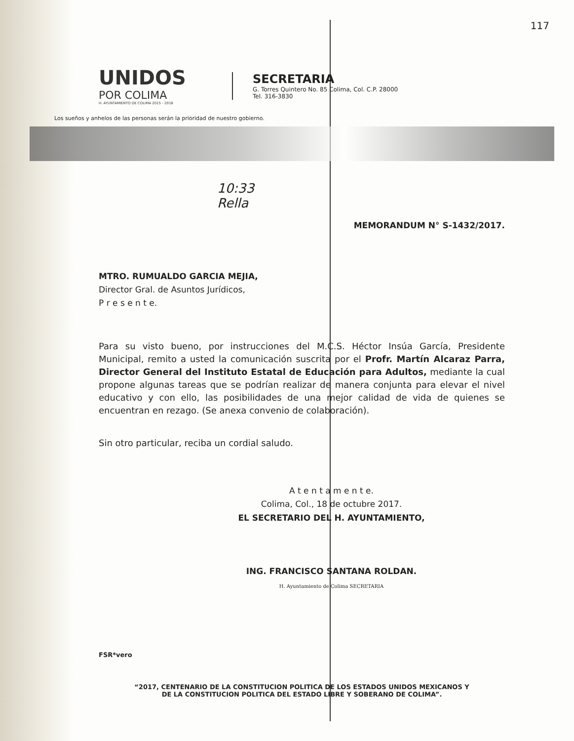117
UNIDOS
POR COLIMA
H. AYUNTAMIENTO DE COLIMA 2015 - 2018
SECRETARIA
G. Torres Quintero No. 85 Colima, Col. C.P. 28000
Tel. 316-3830
Los sueños y anhelos de las personas serán la prioridad de nuestro gobierno.
10:33
Rella
MEMORANDUM N° S-1432/2017.
MTRO. RUMUALDO GARCIA MEJIA,
Director Gral. de Asuntos Jurídicos,
P r e s e n t e.
Para su visto bueno, por instrucciones del M.C.S. Héctor Insúa García, Presidente Municipal, remito a usted la comunicación suscrita por el Profr. Martín Alcaraz Parra, Director General del Instituto Estatal de Educación para Adultos, mediante la cual propone algunas tareas que se podrían realizar de manera conjunta para elevar el nivel educativo y con ello, las posibilidades de una mejor calidad de vida de quienes se encuentran en rezago. (Se anexa convenio de colaboración).
Sin otro particular, reciba un cordial saludo.
A t e n t a m e n t e.
Colima, Col., 18 de octubre 2017.
EL SECRETARIO DEL H. AYUNTAMIENTO,
ING. FRANCISCO SANTANA ROLDAN.
H. Ayuntamiento de Colima SECRETARIA
FSR*vero
“2017, CENTENARIO DE LA CONSTITUCION POLITICA DE LOS ESTADOS UNIDOS MEXICANOS Y
DE LA CONSTITUCION POLITICA DEL ESTADO LIBRE Y SOBERANO DE COLIMA”.